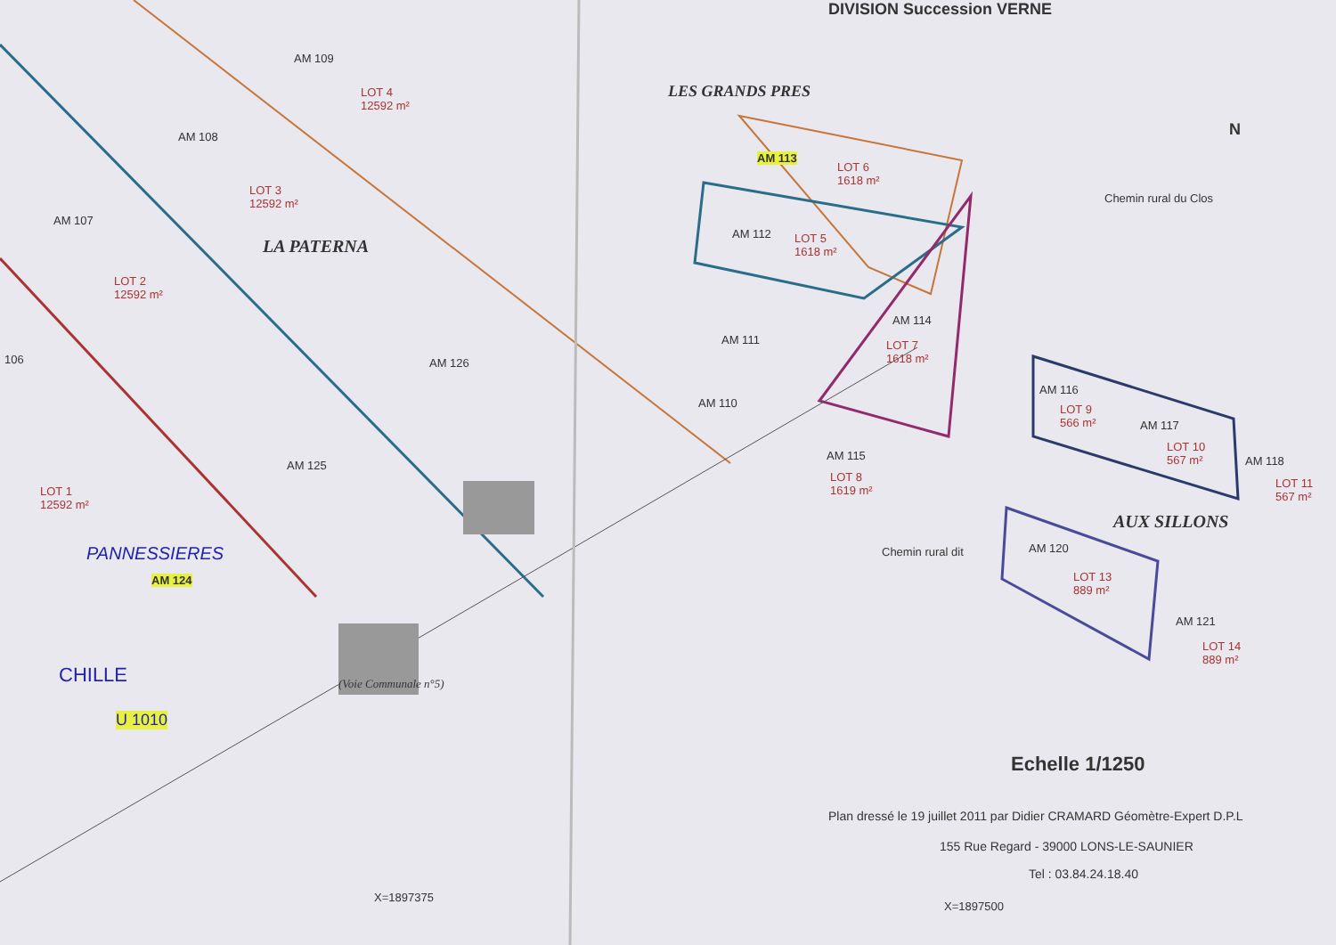DIVISION Succession VERNE
AM 109
LOT 4
12592 m²
LES GRANDS PRES
AM 108
AM 113
LOT 6
1618 m²
LOT 3
12592 m²
Chemin rural du Clos
AM 107
LA PATERNA
AM 112
LOT 5
1618 m²
LOT 2
12592 m²
AM 114
LOT 7
1618 m²
AM 111
106 AM 126
AM 116
LOT 9
566 m²
AM 110
AM 117
LOT 10
567 m²
AM 118
LOT 11
567 m²
AM 115
LOT 8
1619 m²
AM 125
LOT 1
12592 m²
AUX SILLONS
AM 120
LOT 13
889 m²
PANNESSIERES
AM 124
Chemin rural dit
AM 121
LOT 14
889 m²
CHILLE
U 1010
(Voie Communale n°5)
Echelle 1/1250
Plan dressé le 19 juillet 2011 par Didier CRAMARD Géomètre-Expert D.P.L
155 Rue Regard - 39000 LONS-LE-SAUNIER
Tel : 03.84.24.18.40
X=1897375
X=1897500
N